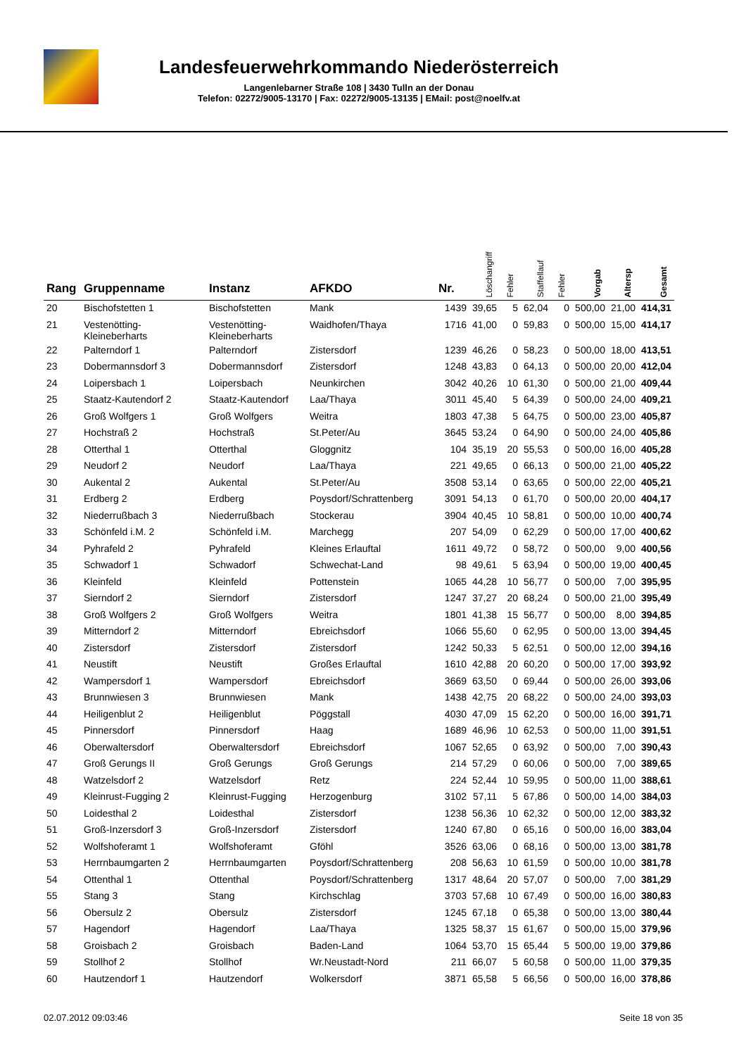Landesfeuerwehrkommando Niederösterreich
Langenlebarner Straße 108 | 3430 Tulln an der Donau
Telefon: 02272/9005-13170 | Fax: 02272/9005-13135 | EMail: post@noelfv.at
| Rang | Gruppenname | Instanz | AFKDO | Nr. | Löschangriff | Fehler | Staffellauf | Fehler | Vorgab | Altersp | Gesamt |
| --- | --- | --- | --- | --- | --- | --- | --- | --- | --- | --- | --- |
| 20 | Bischofstetten 1 | Bischofstetten | Mank | 1439 | 39,65 | 5 | 62,04 | 0 | 500,00 | 21,00 | 414,31 |
| 21 | Vestenötting- Kleineberharts | Vestenötting- Kleineberharts | Waidhofen/Thaya | 1716 | 41,00 | 0 | 59,83 | 0 | 500,00 | 15,00 | 414,17 |
| 22 | Palterndorf 1 | Palterndorf | Zistersdorf | 1239 | 46,26 | 0 | 58,23 | 0 | 500,00 | 18,00 | 413,51 |
| 23 | Dobermannsdorf 3 | Dobermannsdorf | Zistersdorf | 1248 | 43,83 | 0 | 64,13 | 0 | 500,00 | 20,00 | 412,04 |
| 24 | Loipersbach 1 | Loipersbach | Neunkirchen | 3042 | 40,26 | 10 | 61,30 | 0 | 500,00 | 21,00 | 409,44 |
| 25 | Staatz-Kautendorf 2 | Staatz-Kautendorf | Laa/Thaya | 3011 | 45,40 | 5 | 64,39 | 0 | 500,00 | 24,00 | 409,21 |
| 26 | Groß Wolfgers 1 | Groß Wolfgers | Weitra | 1803 | 47,38 | 5 | 64,75 | 0 | 500,00 | 23,00 | 405,87 |
| 27 | Hochstraß 2 | Hochstraß | St.Peter/Au | 3645 | 53,24 | 0 | 64,90 | 0 | 500,00 | 24,00 | 405,86 |
| 28 | Otterthal 1 | Otterthal | Gloggnitz | 104 | 35,19 | 20 | 55,53 | 0 | 500,00 | 16,00 | 405,28 |
| 29 | Neudorf 2 | Neudorf | Laa/Thaya | 221 | 49,65 | 0 | 66,13 | 0 | 500,00 | 21,00 | 405,22 |
| 30 | Aukental 2 | Aukental | St.Peter/Au | 3508 | 53,14 | 0 | 63,65 | 0 | 500,00 | 22,00 | 405,21 |
| 31 | Erdberg 2 | Erdberg | Poysdorf/Schrattenberg | 3091 | 54,13 | 0 | 61,70 | 0 | 500,00 | 20,00 | 404,17 |
| 32 | Niederrußbach 3 | Niederrußbach | Stockerau | 3904 | 40,45 | 10 | 58,81 | 0 | 500,00 | 10,00 | 400,74 |
| 33 | Schönfeld i.M. 2 | Schönfeld i.M. | Marchegg | 207 | 54,09 | 0 | 62,29 | 0 | 500,00 | 17,00 | 400,62 |
| 34 | Pyhrafeld 2 | Pyhrafeld | Kleines Erlauftal | 1611 | 49,72 | 0 | 58,72 | 0 | 500,00 | 9,00 | 400,56 |
| 35 | Schwadorf 1 | Schwadorf | Schwechat-Land | 98 | 49,61 | 5 | 63,94 | 0 | 500,00 | 19,00 | 400,45 |
| 36 | Kleinfeld | Kleinfeld | Pottenstein | 1065 | 44,28 | 10 | 56,77 | 0 | 500,00 | 7,00 | 395,95 |
| 37 | Sierndorf 2 | Sierndorf | Zistersdorf | 1247 | 37,27 | 20 | 68,24 | 0 | 500,00 | 21,00 | 395,49 |
| 38 | Groß Wolfgers 2 | Groß Wolfgers | Weitra | 1801 | 41,38 | 15 | 56,77 | 0 | 500,00 | 8,00 | 394,85 |
| 39 | Mitterndorf 2 | Mitterndorf | Ebreichsdorf | 1066 | 55,60 | 0 | 62,95 | 0 | 500,00 | 13,00 | 394,45 |
| 40 | Zistersdorf | Zistersdorf | Zistersdorf | 1242 | 50,33 | 5 | 62,51 | 0 | 500,00 | 12,00 | 394,16 |
| 41 | Neustift | Neustift | Großes Erlauftal | 1610 | 42,88 | 20 | 60,20 | 0 | 500,00 | 17,00 | 393,92 |
| 42 | Wampersdorf 1 | Wampersdorf | Ebreichsdorf | 3669 | 63,50 | 0 | 69,44 | 0 | 500,00 | 26,00 | 393,06 |
| 43 | Brunnwiesen 3 | Brunnwiesen | Mank | 1438 | 42,75 | 20 | 68,22 | 0 | 500,00 | 24,00 | 393,03 |
| 44 | Heiligenblut 2 | Heiligenblut | Pöggstall | 4030 | 47,09 | 15 | 62,20 | 0 | 500,00 | 16,00 | 391,71 |
| 45 | Pinnersdorf | Pinnersdorf | Haag | 1689 | 46,96 | 10 | 62,53 | 0 | 500,00 | 11,00 | 391,51 |
| 46 | Oberwaltersdorf | Oberwaltersdorf | Ebreichsdorf | 1067 | 52,65 | 0 | 63,92 | 0 | 500,00 | 7,00 | 390,43 |
| 47 | Groß Gerungs II | Groß Gerungs | Groß Gerungs | 214 | 57,29 | 0 | 60,06 | 0 | 500,00 | 7,00 | 389,65 |
| 48 | Watzelsdorf 2 | Watzelsdorf | Retz | 224 | 52,44 | 10 | 59,95 | 0 | 500,00 | 11,00 | 388,61 |
| 49 | Kleinrust-Fugging 2 | Kleinrust-Fugging | Herzogenburg | 3102 | 57,11 | 5 | 67,86 | 0 | 500,00 | 14,00 | 384,03 |
| 50 | Loidesthal 2 | Loidesthal | Zistersdorf | 1238 | 56,36 | 10 | 62,32 | 0 | 500,00 | 12,00 | 383,32 |
| 51 | Groß-Inzersdorf 3 | Groß-Inzersdorf | Zistersdorf | 1240 | 67,80 | 0 | 65,16 | 0 | 500,00 | 16,00 | 383,04 |
| 52 | Wolfshoferamt 1 | Wolfshoferamt | Gföhl | 3526 | 63,06 | 0 | 68,16 | 0 | 500,00 | 13,00 | 381,78 |
| 53 | Herrnbaumgarten 2 | Herrnbaumgarten | Poysdorf/Schrattenberg | 208 | 56,63 | 10 | 61,59 | 0 | 500,00 | 10,00 | 381,78 |
| 54 | Ottenthal 1 | Ottenthal | Poysdorf/Schrattenberg | 1317 | 48,64 | 20 | 57,07 | 0 | 500,00 | 7,00 | 381,29 |
| 55 | Stang 3 | Stang | Kirchschlag | 3703 | 57,68 | 10 | 67,49 | 0 | 500,00 | 16,00 | 380,83 |
| 56 | Obersulz 2 | Obersulz | Zistersdorf | 1245 | 67,18 | 0 | 65,38 | 0 | 500,00 | 13,00 | 380,44 |
| 57 | Hagendorf | Hagendorf | Laa/Thaya | 1325 | 58,37 | 15 | 61,67 | 0 | 500,00 | 15,00 | 379,96 |
| 58 | Groisbach 2 | Groisbach | Baden-Land | 1064 | 53,70 | 15 | 65,44 | 5 | 500,00 | 19,00 | 379,86 |
| 59 | Stollhof 2 | Stollhof | Wr.Neustadt-Nord | 211 | 66,07 | 5 | 60,58 | 0 | 500,00 | 11,00 | 379,35 |
| 60 | Hautzendorf 1 | Hautzendorf | Wolkersdorf | 3871 | 65,58 | 5 | 66,56 | 0 | 500,00 | 16,00 | 378,86 |
02.07.2012 09:03:46 Seite 18 von 35